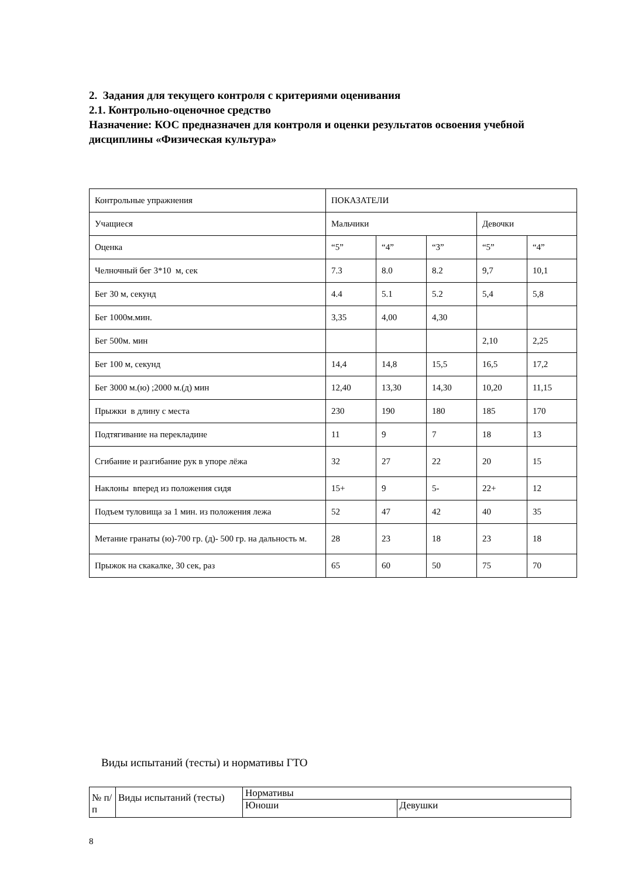2. Задания для текущего контроля с критериями оценивания
2.1. Контрольно-оценочное средство
Назначение: КОС предназначен для контроля и оценки результатов освоения учебной дисциплины «Физическая культура»
| Контрольные упражнения | ПОКАЗАТЕЛИ | | | | |
| Учащиеся | Мальчики | | | Девочки | |
| Оценка | “5” | “4” | “3” | “5” | “4” |
| Челночный бег 3*10 м, сек | 7.3 | 8.0 | 8.2 | 9,7 | 10,1 |
| Бег 30 м, секунд | 4.4 | 5.1 | 5.2 | 5,4 | 5,8 |
| Бег 1000м.мин. | 3,35 | 4,00 | 4,30 | | |
| Бег 500м. мин | | | | 2,10 | 2,25 |
| Бег 100 м, секунд | 14,4 | 14,8 | 15,5 | 16,5 | 17,2 |
| Бег 3000 м.(ю) ;2000 м.(д) мин | 12,40 | 13,30 | 14,30 | 10,20 | 11,15 |
| Прыжки в длину с места | 230 | 190 | 180 | 185 | 170 |
| Подтягивание на перекладине | 11 | 9 | 7 | 18 | 13 |
| Сгибание и разгибание рук в упоре лёжа | 32 | 27 | 22 | 20 | 15 |
| Наклоны вперед из положения сидя | 15+ | 9 | 5- | 22+ | 12 |
| Подъем туловища за 1 мин. из положения лежа | 52 | 47 | 42 | 40 | 35 |
| Метание гранаты (ю)-700 гр. (д)- 500 гр. на дальность м. | 28 | 23 | 18 | 23 | 18 |
| Прыжок на скакалке, 30 сек, раз | 65 | 60 | 50 | 75 | 70 |
Виды испытаний (тесты) и нормативы ГТО
| № п/п | Виды испытаний (тесты) | Нормативы | |
| | | Юноши | Девушки |
8